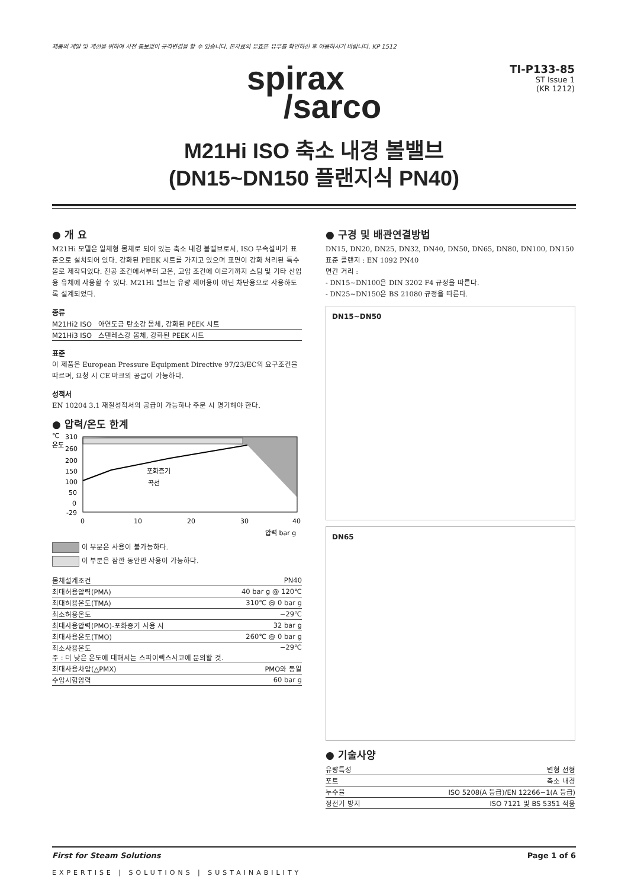제품의 개발 및 개선을 위하여 사전 통보없이 규격변경을 할 수 있습니다. 본자료의 유효본 유무를 확인하신 후 이용하시기 바랍니다. KP 1512
spirax
/sarco
TI-P133-85
ST Issue 1
(KR 1212)
M21Hi ISO 축소 내경 볼밸브
(DN15~DN150 플랜지식 PN40)
● 개 요
M21Hi 모델은 일체형 몸체로 되어 있는 축소 내경 볼밸브로서, ISO 부속설비가 표준으로 설치되어 있다. 강화된 PEEK 시트를 가지고 있으며 표면이 강화 처리된 특수 볼로 제작되었다. 진공 조건에서부터 고온, 고압 조건에 이르기까지 스팀 및 기타 산업용 유체에 사용할 수 있다. M21Hi 밸브는 유량 제어용이 아닌 차단용으로 사용하도록 설계되었다.
종류
| M21Hi2 ISO 아연도금 탄소강 몸체, 강화된 PEEK 시트 |
| M21Hi3 ISO 스텐레스강 몸체, 강화된 PEEK 시트 |
표준
이 제품은 European Pressure Equipment Directive 97/23/EC의 요구조건을 따르며, 요청 시 CE 마크의 공급이 가능하다.
성적서
EN 10204 3.1 재질성적서의 공급이 가능하나 주문 시 명기해야 한다.
● 압력/온도 한계
℃
온도
310
260
200
150
100
50
0
-29
포화증기
곡선
0
10
20
30
40
압력 bar g
이 부분은 사용이 불가능하다.
이 부분은 잠깐 동안만 사용이 가능하다.
| 몸체설계조건 | PN40 |
| 최대허용압력(PMA) | 40 bar g @ 120℃ |
| 최대허용온도(TMA) | 310℃ @ 0 bar g |
| 최소허용온도 | −29℃ |
| 최대사용압력(PMO)-포화증기 사용 시 | 32 bar g |
| 최대사용온도(TMO) | 260℃ @ 0 bar g |
| 최소사용온도 주 : 더 낮은 온도에 대해서는 스파이렉스사코에 문의할 것. | −29℃ |
| 최대사용차압(△PMX) | PMO와 동일 |
| 수압시험압력 | 60 bar g |
● 구경 및 배관연결방법
DN15, DN20, DN25, DN32, DN40, DN50, DN65, DN80, DN100, DN150
표준 플랜지 : EN 1092 PN40
면간 거리 :
- DN15~DN100은 DIN 3202 F4 규정을 따른다.
- DN25~DN150은 BS 21080 규정을 따른다.
DN15~DN50
DN65
● 기술사양
| 유량특성 | 변형 선형 |
| 포트 | 축소 내경 |
| 누수율 | ISO 5208(A 등급)/EN 12266−1(A 등급) |
| 정전기 방지 | ISO 7121 및 BS 5351 적용 |
First for Steam Solutions Page 1 of 6
EXPERTISE | SOLUTIONS | SUSTAINABILITY